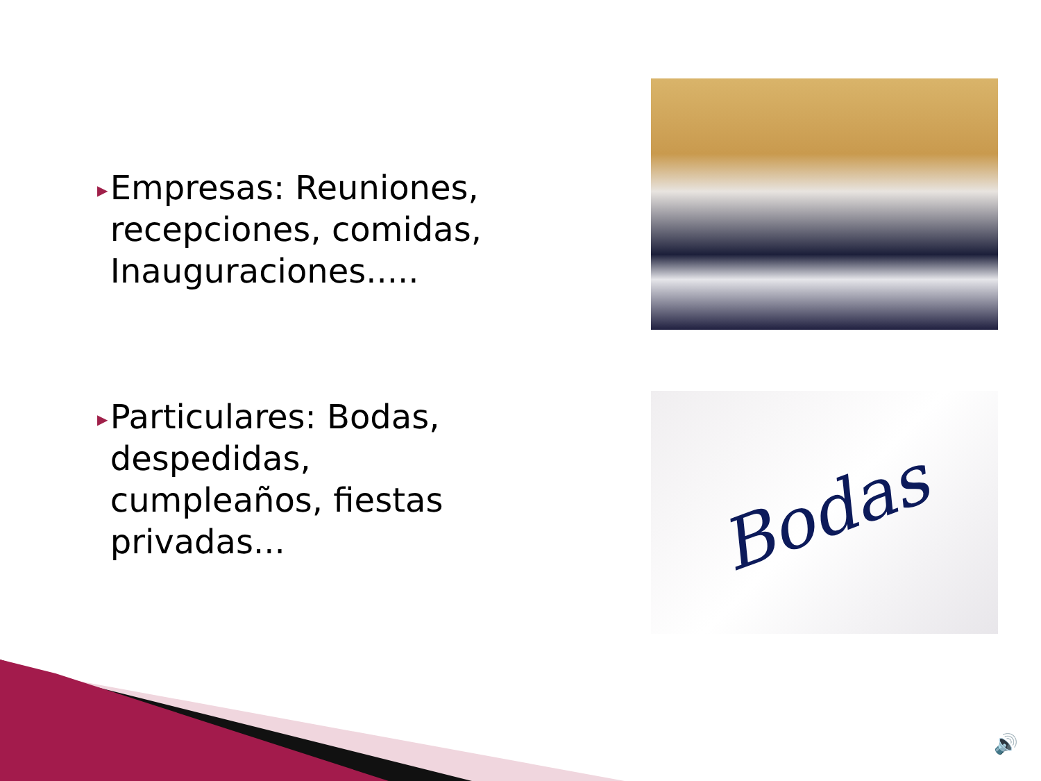▶ Empresas: Reuniones, recepciones, comidas, Inauguraciones.....
▶ Particulares: Bodas, despedidas, cumpleaños, fiestas privadas...
Bodas
🔊